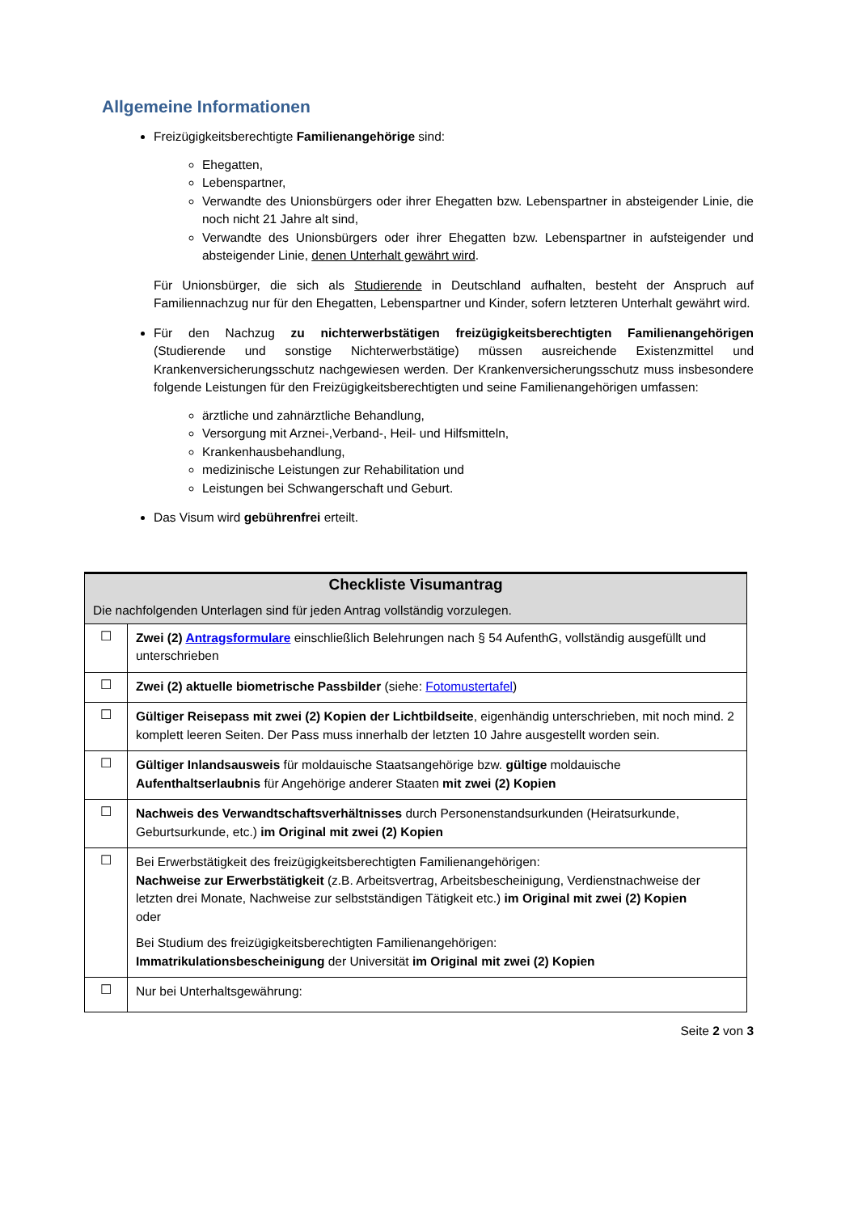Allgemeine Informationen
Freizügigkeitsberechtigte Familienangehörige sind:
Ehegatten,
Lebenspartner,
Verwandte des Unionsbürgers oder ihrer Ehegatten bzw. Lebenspartner in absteigender Linie, die noch nicht 21 Jahre alt sind,
Verwandte des Unionsbürgers oder ihrer Ehegatten bzw. Lebenspartner in aufsteigender und absteigender Linie, denen Unterhalt gewährt wird.
Für Unionsbürger, die sich als Studierende in Deutschland aufhalten, besteht der Anspruch auf Familiennachzug nur für den Ehegatten, Lebenspartner und Kinder, sofern letzteren Unterhalt gewährt wird.
Für den Nachzug zu nichterwerbstätigen freizügigkeitsberechtigten Familienangehörigen (Studierende und sonstige Nichterwerbstätige) müssen ausreichende Existenzmittel und Krankenversicherungsschutz nachgewiesen werden. Der Krankenversicherungsschutz muss insbesondere folgende Leistungen für den Freizügigkeitsberechtigten und seine Familienangehörigen umfassen:
ärztliche und zahnärztliche Behandlung,
Versorgung mit Arznei-,Verband-, Heil- und Hilfsmitteln,
Krankenhausbehandlung,
medizinische Leistungen zur Rehabilitation und
Leistungen bei Schwangerschaft und Geburt.
Das Visum wird gebührenfrei erteilt.
| Checkliste Visumantrag Die nachfolgenden Unterlagen sind für jeden Antrag vollständig vorzulegen. | |
| --- | --- |
| ☐ | Zwei (2) Antragsformulare einschließlich Belehrungen nach § 54 AufenthG, vollständig ausgefüllt und unterschrieben |
| ☐ | Zwei (2) aktuelle biometrische Passbilder (siehe: Fotomustertafel ) |
| ☐ | Gültiger Reisepass mit zwei (2) Kopien der Lichtbildseite , eigenhändig unterschrieben, mit noch mind. 2 komplett leeren Seiten. Der Pass muss innerhalb der letzten 10 Jahre ausgestellt worden sein. |
| ☐ | Gültiger Inlandsausweis für moldauische Staatsangehörige bzw. gültige moldauische Aufenthaltserlaubnis für Angehörige anderer Staaten mit zwei (2) Kopien |
| ☐ | Nachweis des Verwandtschaftsverhältnisses durch Personenstandsurkunden (Heiratsurkunde, Geburtsurkunde, etc.) im Original mit zwei (2) Kopien |
| ☐ | Bei Erwerbstätigkeit des freizügigkeitsberechtigten Familienangehörigen: Nachweise zur Erwerbstätigkeit (z.B. Arbeitsvertrag, Arbeitsbescheinigung, Verdienstnachweise der letzten drei Monate, Nachweise zur selbstständigen Tätigkeit etc.) im Original mit zwei (2) Kopien oder Bei Studium des freizügigkeitsberechtigten Familienangehörigen: Immatrikulationsbescheinigung der Universität im Original mit zwei (2) Kopien |
| ☐ | Nur bei Unterhaltsgewährung: |
Seite 2 von 3